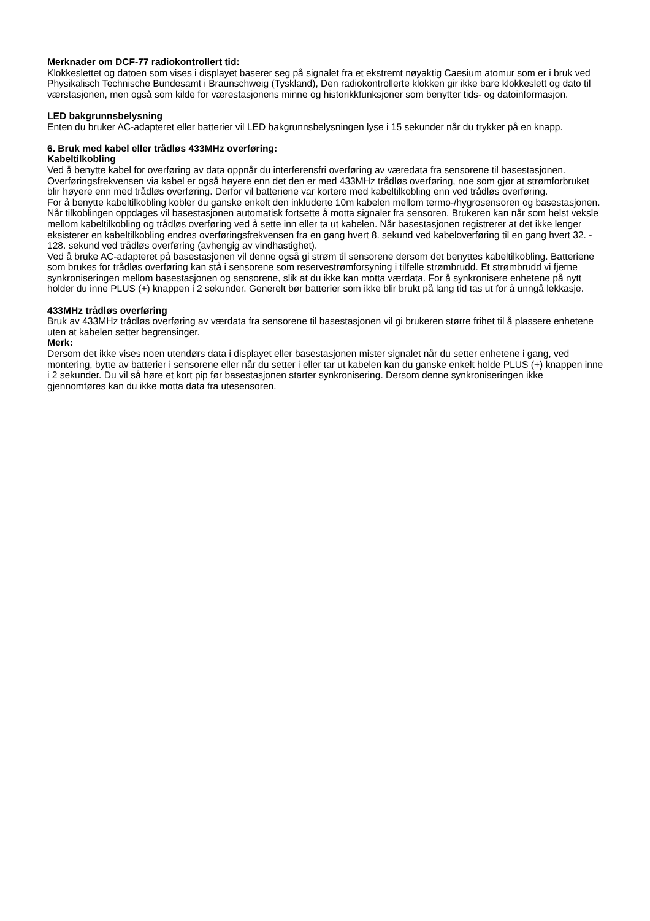Merknader om DCF-77 radiokontrollert tid:
Klokkeslettet og datoen som vises i displayet baserer seg på signalet fra et ekstremt nøyaktig Caesium atomur som er i bruk ved Physikalisch Technische Bundesamt i Braunschweig (Tyskland), Den radiokontrollerte klokken gir ikke bare klokkeslett og dato til værstasjonen, men også som kilde for værestasjonens minne og historikkfunksjoner som benytter tids- og datoinformasjon.
LED bakgrunnsbelysning
Enten du bruker AC-adapteret eller batterier vil LED bakgrunnsbelysningen lyse i 15 sekunder når du trykker på en knapp.
6. Bruk med kabel eller trådløs 433MHz overføring:
Kabeltilkobling
Ved å benytte kabel for overføring av data oppnår du interferensfri overføring av væredata fra sensorene til basestasjonen. Overføringsfrekvensen via kabel er også høyere enn det den er med 433MHz trådløs overføring, noe som gjør at strømforbruket blir høyere enn med trådløs overføring. Derfor vil batteriene var kortere med kabeltilkobling enn ved trådløs overføring.
For å benytte kabeltilkobling kobler du ganske enkelt den inkluderte 10m kabelen mellom termo-/hygrosensoren og basestasjonen. Når tilkoblingen oppdages vil basestasjonen automatisk fortsette å motta signaler fra sensoren. Brukeren kan når som helst veksle mellom kabeltilkobling og trådløs overføring ved å sette inn eller ta ut kabelen. Når basestasjonen registrerer at det ikke lenger eksisterer en kabeltilkobling endres overføringsfrekvensen fra en gang hvert 8. sekund ved kabeloverføring til en gang hvert 32. - 128. sekund ved trådløs overføring (avhengig av vindhastighet).
Ved å bruke AC-adapteret på basestasjonen vil denne også gi strøm til sensorene dersom det benyttes kabeltilkobling. Batteriene som brukes for trådløs overføring kan stå i sensorene som reservestrømforsyning i tilfelle strømbrudd. Et strømbrudd vi fjerne synkroniseringen mellom basestasjonen og sensorene, slik at du ikke kan motta værdata. For å synkronisere enhetene på nytt holder du inne PLUS (+) knappen i 2 sekunder. Generelt bør batterier som ikke blir brukt på lang tid tas ut for å unngå lekkasje.
433MHz trådløs overføring
Bruk av 433MHz trådløs overføring av værdata fra sensorene til basestasjonen vil gi brukeren større frihet til å plassere enhetene uten at kabelen setter begrensinger.
Merk:
Dersom det ikke vises noen utendørs data i displayet eller basestasjonen mister signalet når du setter enhetene i gang, ved montering, bytte av batterier i sensorene eller når du setter i eller tar ut kabelen kan du ganske enkelt holde PLUS (+) knappen inne i 2 sekunder. Du vil så høre et kort pip før basestasjonen starter synkronisering. Dersom denne synkroniseringen ikke gjennomføres kan du ikke motta data fra utesensoren.